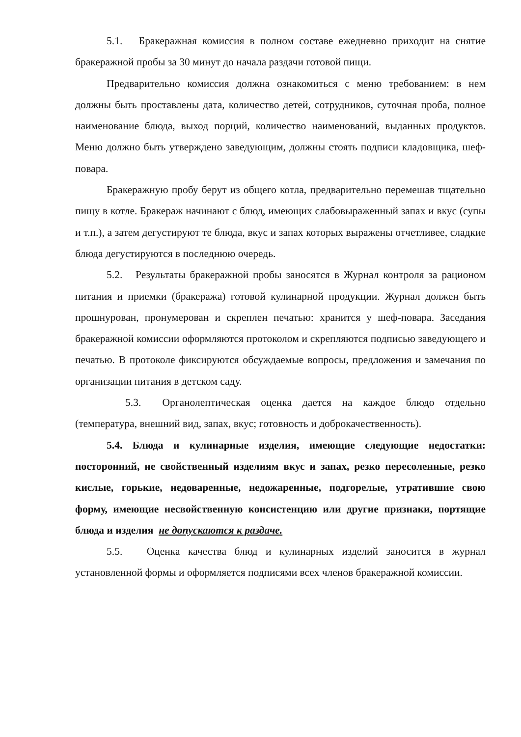5.1. Бракеражная комиссия в полном составе ежедневно приходит на снятие бракеражной пробы за 30 минут до начала раздачи готовой пищи.
Предварительно комиссия должна ознакомиться с меню требованием: в нем должны быть проставлены дата, количество детей, сотрудников, суточная проба, полное наименование блюда, выход порций, количество наименований, выданных продуктов. Меню должно быть утверждено заведующим, должны стоять подписи кладовщика, шеф-повара.
Бракеражную пробу берут из общего котла, предварительно перемешав тщательно пищу в котле. Бракераж начинают с блюд, имеющих слабовыраженный запах и вкус (супы и т.п.), а затем дегустируют те блюда, вкус и запах которых выражены отчетливее, сладкие блюда дегустируются в последнюю очередь.
5.2. Результаты бракеражной пробы заносятся в Журнал контроля за рационом питания и приемки (бракеража) готовой кулинарной продукции. Журнал должен быть прошнурован, пронумерован и скреплен печатью: хранится у шеф-повара. Заседания бракеражной комиссии оформляются протоколом и скрепляются подписью заведующего и печатью. В протоколе фиксируются обсуждаемые вопросы, предложения и замечания по организации питания в детском саду.
5.3. Органолептическая оценка дается на каждое блюдо отдельно (температура, внешний вид, запах, вкус; готовность и доброкачественность).
5.4. Блюда и кулинарные изделия, имеющие следующие недостатки: посторонний, не свойственный изделиям вкус и запах, резко пересоленные, резко кислые, горькие, недоваренные, недожаренные, подгорелые, утратившие свою форму, имеющие несвойственную консистенцию или другие признаки, портящие блюда и изделия не допускаются к раздаче.
5.5. Оценка качества блюд и кулинарных изделий заносится в журнал установленной формы и оформляется подписями всех членов бракеражной комиссии.